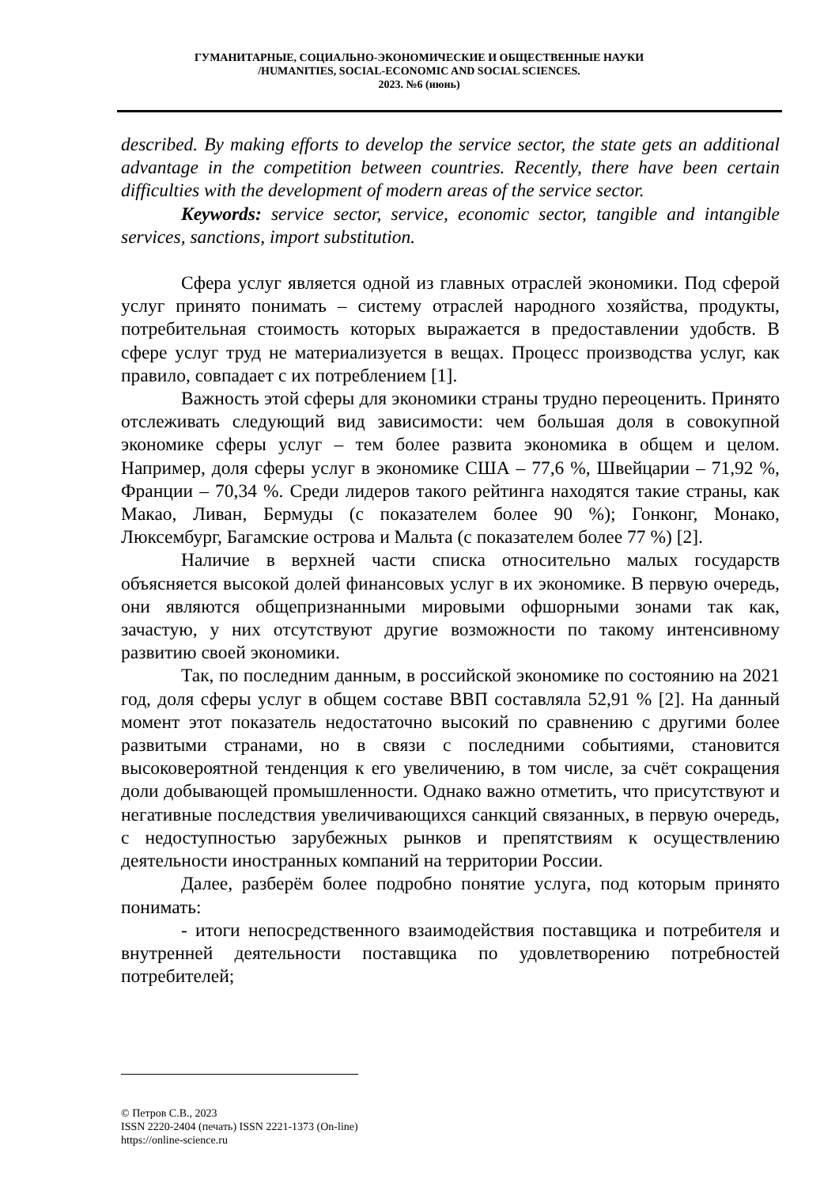ГУМАНИТАРНЫЕ, СОЦИАЛЬНО-ЭКОНОМИЧЕСКИЕ И ОБЩЕСТВЕННЫЕ НАУКИ
/HUMANITIES, SOCIAL-ECONOMIC AND SOCIAL SCIENCES.
2023. №6 (июнь)
described. By making efforts to develop the service sector, the state gets an additional advantage in the competition between countries. Recently, there have been certain difficulties with the development of modern areas of the service sector.
Keywords: service sector, service, economic sector, tangible and intangible services, sanctions, import substitution.
Сфера услуг является одной из главных отраслей экономики. Под сферой услуг принято понимать – систему отраслей народного хозяйства, продукты, потребительная стоимость которых выражается в предоставлении удобств. В сфере услуг труд не материализуется в вещах. Процесс производства услуг, как правило, совпадает с их потреблением [1].
Важность этой сферы для экономики страны трудно переоценить. Принято отслеживать следующий вид зависимости: чем большая доля в совокупной экономике сферы услуг – тем более развита экономика в общем и целом. Например, доля сферы услуг в экономике США – 77,6 %, Швейцарии – 71,92 %, Франции – 70,34 %. Среди лидеров такого рейтинга находятся такие страны, как Макао, Ливан, Бермуды (с показателем более 90 %); Гонконг, Монако, Люксембург, Багамские острова и Мальта (с показателем более 77 %) [2].
Наличие в верхней части списка относительно малых государств объясняется высокой долей финансовых услуг в их экономике. В первую очередь, они являются общепризнанными мировыми офшорными зонами так как, зачастую, у них отсутствуют другие возможности по такому интенсивному развитию своей экономики.
Так, по последним данным, в российской экономике по состоянию на 2021 год, доля сферы услуг в общем составе ВВП составляла 52,91 % [2]. На данный момент этот показатель недостаточно высокий по сравнению с другими более развитыми странами, но в связи с последними событиями, становится высоковероятной тенденция к его увеличению, в том числе, за счёт сокращения доли добывающей промышленности. Однако важно отметить, что присутствуют и негативные последствия увеличивающихся санкций связанных, в первую очередь, с недоступностью зарубежных рынков и препятствиям к осуществлению деятельности иностранных компаний на территории России.
Далее, разберём более подробно понятие услуга, под которым принято понимать:
- итоги непосредственного взаимодействия поставщика и потребителя и внутренней деятельности поставщика по удовлетворению потребностей потребителей;
© Петров С.В., 2023
ISSN 2220-2404 (печать) ISSN 2221-1373 (On-line)
https://online-science.ru